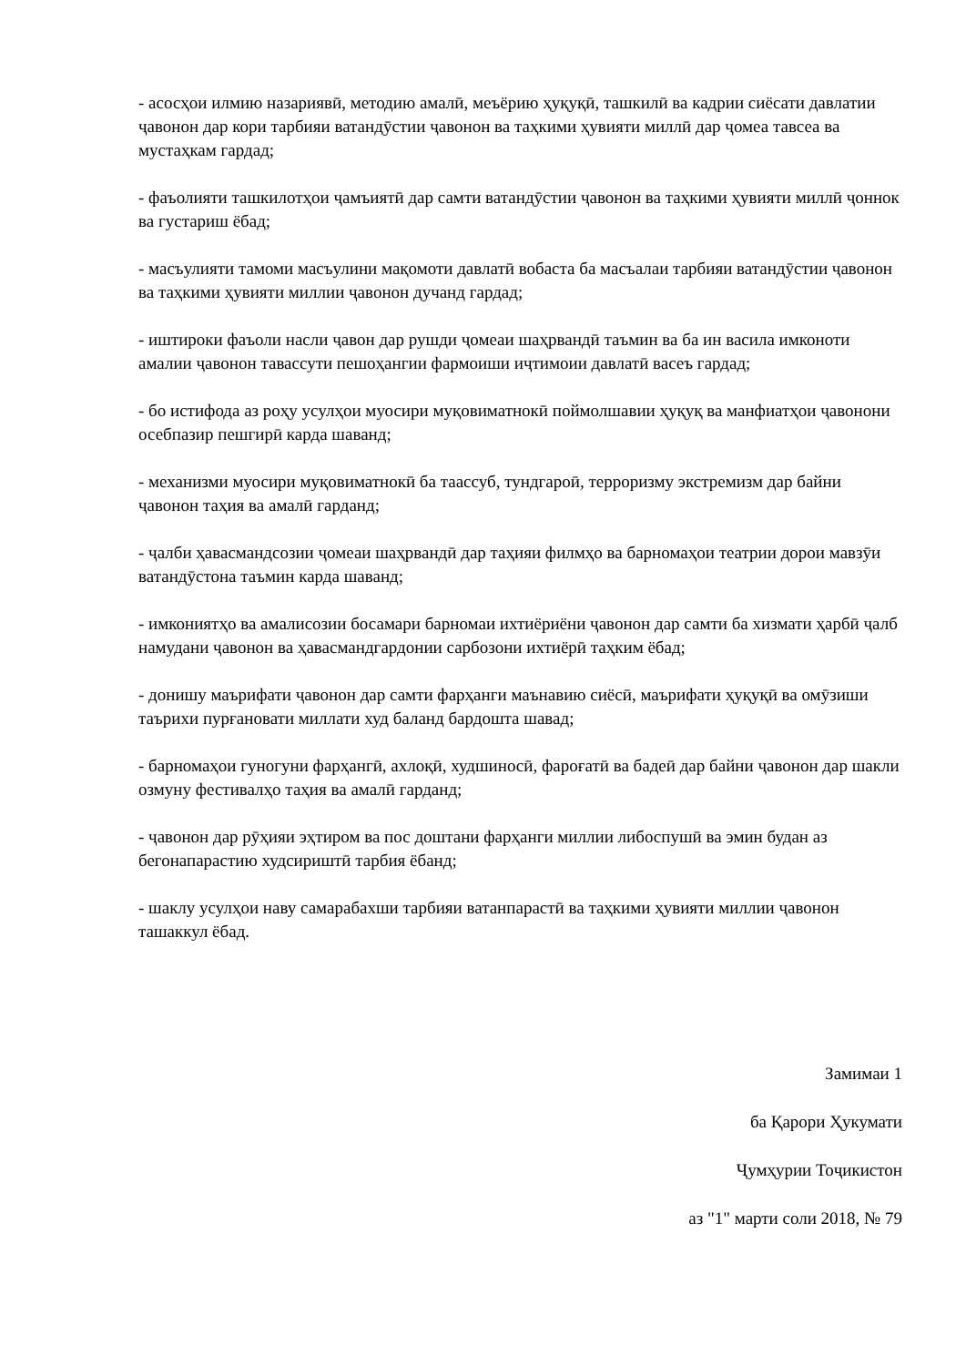- асосҳои илмию назариявӣ, методию амалӣ, меъёрию ҳуқуқӣ, ташкилӣ ва кадрии сиёсати давлатии ҷавонон дар кори тарбияи ватандӯстии ҷавонон ва таҳкими ҳувияти миллӣ дар ҷомеа тавсеа ва мустаҳкам гардад;
- фаъолияти ташкилотҳои ҷамъиятӣ дар самти ватандӯстии ҷавонон ва таҳкими ҳувияти миллӣ ҷоннок ва густариш ёбад;
- масъулияти тамоми масъулини мақомоти давлатӣ вобаста ба масъалаи тарбияи ватандӯстии ҷавонон ва таҳкими ҳувияти миллии ҷавонон дучанд гардад;
- иштироки фаъоли насли ҷавон дар рушди ҷомеаи шаҳрвандӣ таъмин ва ба ин васила имконоти амалии ҷавонон тавассути пешоҳангии фармоиши иҷтимоии давлатӣ васеъ гардад;
- бо истифода аз роҳу усулҳои муосири муқовиматнокӣ поймолшавии ҳуқуқ ва манфиатҳои ҷавонони осебпазир пешгирӣ карда шаванд;
- механизми муосири муқовиматнокӣ ба таассуб, тундгароӣ, терроризму экстремизм дар байни ҷавонон таҳия ва амалӣ гарданд;
- ҷалби ҳавасмандсозии ҷомеаи шаҳрвандӣ дар таҳияи филмҳо ва барномаҳои театрии дорои мавзӯи ватандӯстона таъмин карда шаванд;
- имкониятҳо ва амалисозии босамари барномаи ихтиёриёни ҷавонон дар самти ба хизмати ҳарбӣ ҷалб намудани ҷавонон ва ҳавасмандгардонии сарбозони ихтиёрӣ таҳким ёбад;
- донишу маърифати ҷавонон дар самти фарҳанги маънавию сиёсӣ, маърифати ҳуқуқӣ ва омӯзиши таърихи пурғановати миллати худ баланд бардошта шавад;
- барномаҳои гуногуни фарҳангӣ, ахлоқӣ, худшиносӣ, фароғатӣ ва бадеӣ дар байни ҷавонон дар шакли озмуну фестивалҳо таҳия ва амалӣ гарданд;
- ҷавонон дар рӯҳияи эҳтиром ва пос доштани фарҳанги миллии либоспушӣ ва эмин будан аз бегонапарастию худсириштӣ тарбия ёбанд;
- шаклу усулҳои наву самарабахши тарбияи ватанпарастӣ ва таҳкими ҳувияти миллии ҷавонон ташаккул ёбад.
Замимаи 1
ба Қарори Ҳукумати
Ҷумҳурии Тоҷикистон
аз "1" марти соли 2018, № 79